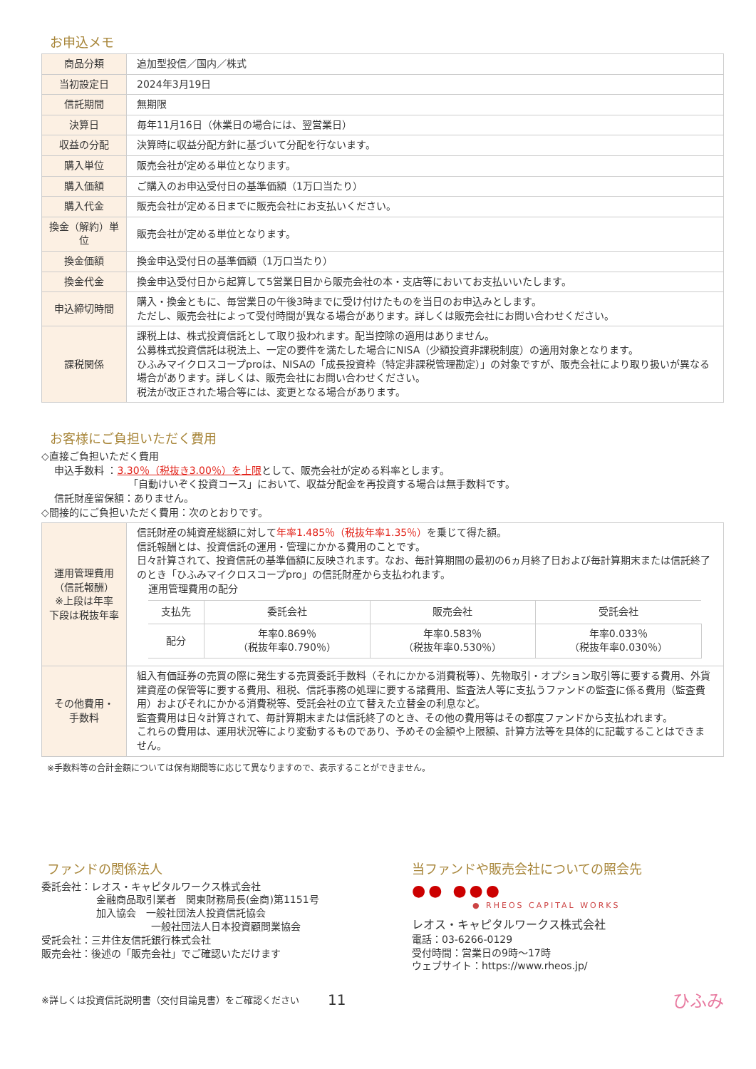お申込メモ
| 商品分類 | 追加型投信／国内／株式 |
| 当初設定日 | 2024年3月19日 |
| 信託期間 | 無期限 |
| 決算日 | 毎年11月16日（休業日の場合には、翌営業日） |
| 収益の分配 | 決算時に収益分配方針に基づいて分配を行ないます。 |
| 購入単位 | 販売会社が定める単位となります。 |
| 購入価額 | ご購入のお申込受付日の基準価額（1万口当たり） |
| 購入代金 | 販売会社が定める日までに販売会社にお支払いください。 |
| 換金（解約）単位 | 販売会社が定める単位となります。 |
| 換金価額 | 換金申込受付日の基準価額（1万口当たり） |
| 換金代金 | 換金申込受付日から起算して5営業日目から販売会社の本・支店等においてお支払いいたします。 |
| 申込締切時間 | 購入・換金ともに、毎営業日の午後3時までに受け付けたものを当日のお申込みとします。 ただし、販売会社によって受付時間が異なる場合があります。詳しくは販売会社にお問い合わせください。 |
| 課税関係 | 課税上は、株式投資信託として取り扱われます。配当控除の適用はありません。 公募株式投資信託は税法上、一定の要件を満たした場合にNISA（少額投資非課税制度）の適用対象となります。 ひふみマイクロスコープproは、NISAの「成長投資枠（特定非課税管理勘定）」の対象ですが、販売会社により取り扱いが異なる場合があります。詳しくは、販売会社にお問い合わせください。 税法が改正された場合等には、変更となる場合があります。 |
お客様にご負担いただく費用
◇直接ご負担いただく費用
申込手数料 ：3.30％（税抜き3.00％）を上限として、販売会社が定める料率とします。
「自動けいぞく投資コース」において、収益分配金を再投資する場合は無手数料です。
信託財産留保額：ありません。
◇間接的にご負担いただく費用：次のとおりです。
| 運用管理費用 （信託報酬） ※上段は年率 下段は税抜年率 | 信託財産の純資産総額に対して 年率1.485％（税抜年率1.35％） を乗じて得た額。 信託報酬とは、投資信託の運用・管理にかかる費用のことです。 日々計算されて、投資信託の基準価額に反映されます。なお、毎計算期間の最初の6ヵ月終了日および毎計算期末または信託終了のとき「ひふみマイクロスコープpro」の信託財産から支払われます。 運用管理費用の配分 / 支払先 / 委託会社 / 販売会社 / 受託会社 / / --- / --- / --- / --- / / 配分 / 年率0.869％ （税抜年率0.790％） / 年率0.583％ （税抜年率0.530％） / 年率0.033％ （税抜年率0.030％） / |
| その他費用・ 手数料 | 組入有価証券の売買の際に発生する売買委託手数料（それにかかる消費税等）、先物取引・オプション取引等に要する費用、外貨建資産の保管等に要する費用、租税、信託事務の処理に要する諸費用、監査法人等に支払うファンドの監査に係る費用（監査費用）およびそれにかかる消費税等、受託会社の立て替えた立替金の利息など。 監査費用は日々計算されて、毎計算期末または信託終了のとき、その他の費用等はその都度ファンドから支払われます。 これらの費用は、運用状況等により変動するものであり、予めその金額や上限額、計算方法等を具体的に記載することはできません。 |
※手数料等の合計金額については保有期間等に応じて異なりますので、表示することができません。
ファンドの関係法人
委託会社：レオス・キャピタルワークス株式会社
金融商品取引業者　関東財務局長(金商)第1151号
加入協会　一般社団法人投資信託協会
一般社団法人日本投資顧問業協会
受託会社：三井住友信託銀行株式会社
販売会社：後述の「販売会社」でご確認いただけます
当ファンドや販売会社についての照会先
●● ●●●
● RHEOS CAPITAL WORKS
レオス・キャピタルワークス株式会社
電話：03-6266-0129
受付時間：営業日の9時～17時
ウェブサイト：https://www.rheos.jp/
※詳しくは投資信託説明書（交付目論見書）をご確認ください 11 ひふみ